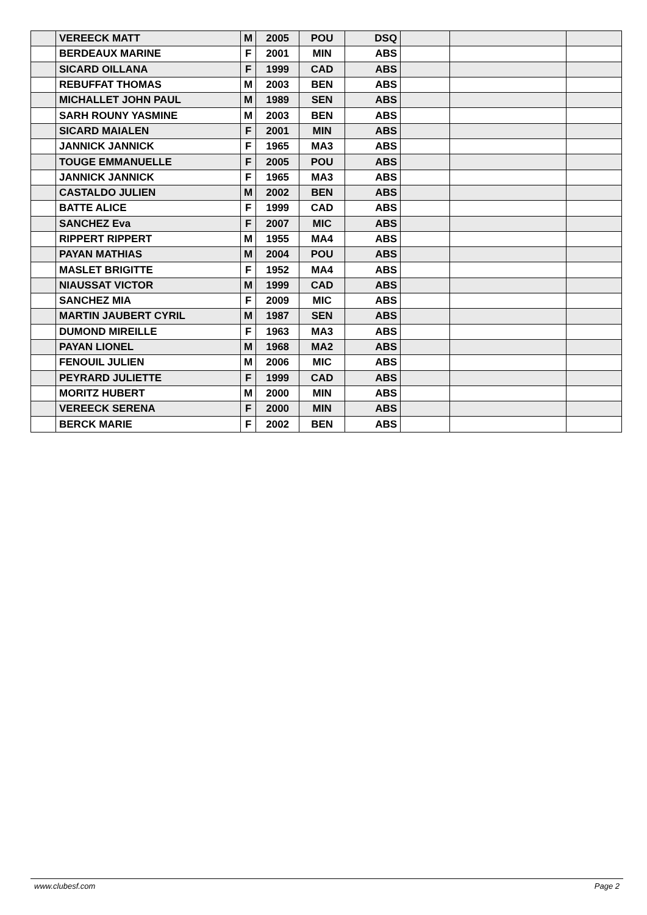| | VEREECK MATT | M | 2005 | POU | DSQ | | | |
| | BERDEAUX MARINE | F | 2001 | MIN | ABS | | | |
| | SICARD OILLANA | F | 1999 | CAD | ABS | | | |
| | REBUFFAT THOMAS | M | 2003 | BEN | ABS | | | |
| | MICHALLET JOHN PAUL | M | 1989 | SEN | ABS | | | |
| | SARH ROUNY YASMINE | M | 2003 | BEN | ABS | | | |
| | SICARD MAIALEN | F | 2001 | MIN | ABS | | | |
| | JANNICK JANNICK | F | 1965 | MA3 | ABS | | | |
| | TOUGE EMMANUELLE | F | 2005 | POU | ABS | | | |
| | JANNICK JANNICK | F | 1965 | MA3 | ABS | | | |
| | CASTALDO JULIEN | M | 2002 | BEN | ABS | | | |
| | BATTE ALICE | F | 1999 | CAD | ABS | | | |
| | SANCHEZ Eva | F | 2007 | MIC | ABS | | | |
| | RIPPERT RIPPERT | M | 1955 | MA4 | ABS | | | |
| | PAYAN MATHIAS | M | 2004 | POU | ABS | | | |
| | MASLET BRIGITTE | F | 1952 | MA4 | ABS | | | |
| | NIAUSSAT VICTOR | M | 1999 | CAD | ABS | | | |
| | SANCHEZ MIA | F | 2009 | MIC | ABS | | | |
| | MARTIN JAUBERT CYRIL | M | 1987 | SEN | ABS | | | |
| | DUMOND MIREILLE | F | 1963 | MA3 | ABS | | | |
| | PAYAN LIONEL | M | 1968 | MA2 | ABS | | | |
| | FENOUIL JULIEN | M | 2006 | MIC | ABS | | | |
| | PEYRARD JULIETTE | F | 1999 | CAD | ABS | | | |
| | MORITZ HUBERT | M | 2000 | MIN | ABS | | | |
| | VEREECK SERENA | F | 2000 | MIN | ABS | | | |
| | BERCK MARIE | F | 2002 | BEN | ABS | | | |
www.clubesf.com Page 2